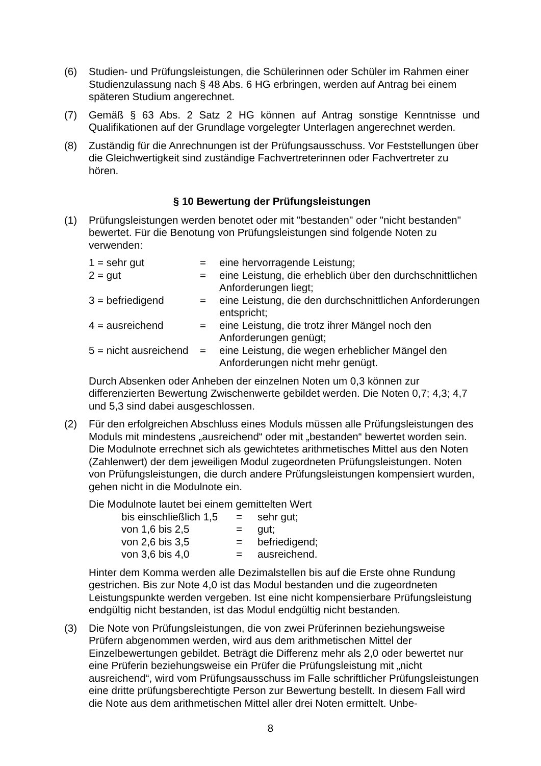(6) Studien- und Prüfungsleistungen, die Schülerinnen oder Schüler im Rahmen einer Studienzulassung nach § 48 Abs. 6 HG erbringen, werden auf Antrag bei einem späteren Studium angerechnet.
(7) Gemäß § 63 Abs. 2 Satz 2 HG können auf Antrag sonstige Kenntnisse und Qualifikationen auf der Grundlage vorgelegter Unterlagen angerechnet werden.
(8) Zuständig für die Anrechnungen ist der Prüfungsausschuss. Vor Feststellungen über die Gleichwertigkeit sind zuständige Fachvertreterinnen oder Fachvertreter zu hören.
§ 10 Bewertung der Prüfungsleistungen
(1) Prüfungsleistungen werden benotet oder mit "bestanden" oder "nicht bestanden" bewertet. Für die Benotung von Prüfungsleistungen sind folgende Noten zu verwenden:
| 1 = sehr gut | = | eine hervorragende Leistung; |
| 2 = gut | = | eine Leistung, die erheblich über den durchschnittlichen Anforderungen liegt; |
| 3 = befriedigend | = | eine Leistung, die den durchschnittlichen Anforderungen entspricht; |
| 4 = ausreichend | = | eine Leistung, die trotz ihrer Mängel noch den Anforderungen genügt; |
| 5 = nicht ausreichend | = | eine Leistung, die wegen erheblicher Mängel den Anforderungen nicht mehr genügt. |
Durch Absenken oder Anheben der einzelnen Noten um 0,3 können zur differenzierten Bewertung Zwischenwerte gebildet werden. Die Noten 0,7; 4,3; 4,7 und 5,3 sind dabei ausgeschlossen.
(2) Für den erfolgreichen Abschluss eines Moduls müssen alle Prüfungsleistungen des Moduls mit mindestens „ausreichend“ oder mit „bestanden“ bewertet worden sein. Die Modulnote errechnet sich als gewichtetes arithmetisches Mittel aus den Noten (Zahlenwert) der dem jeweiligen Modul zugeordneten Prüfungsleistungen. Noten von Prüfungsleistungen, die durch andere Prüfungsleistungen kompensiert wurden, gehen nicht in die Modulnote ein.
Die Modulnote lautet bei einem gemittelten Wert
| bis einschließlich 1,5 | = | sehr gut; |
| von 1,6 bis 2,5 | = | gut; |
| von 2,6 bis 3,5 | = | befriedigend; |
| von 3,6 bis 4,0 | = | ausreichend. |
Hinter dem Komma werden alle Dezimalstellen bis auf die Erste ohne Rundung gestrichen. Bis zur Note 4,0 ist das Modul bestanden und die zugeordneten Leistungspunkte werden vergeben. Ist eine nicht kompensierbare Prüfungsleistung endgültig nicht bestanden, ist das Modul endgültig nicht bestanden.
(3) Die Note von Prüfungsleistungen, die von zwei Prüferinnen beziehungsweise Prüfern abgenommen werden, wird aus dem arithmetischen Mittel der Einzelbewertungen gebildet. Beträgt die Differenz mehr als 2,0 oder bewertet nur eine Prüferin beziehungsweise ein Prüfer die Prüfungsleistung mit „nicht ausreichend“, wird vom Prüfungsausschuss im Falle schriftlicher Prüfungsleistungen eine dritte prüfungsberechtigte Person zur Bewertung bestellt. In diesem Fall wird die Note aus dem arithmetischen Mittel aller drei Noten ermittelt. Unbe-
8